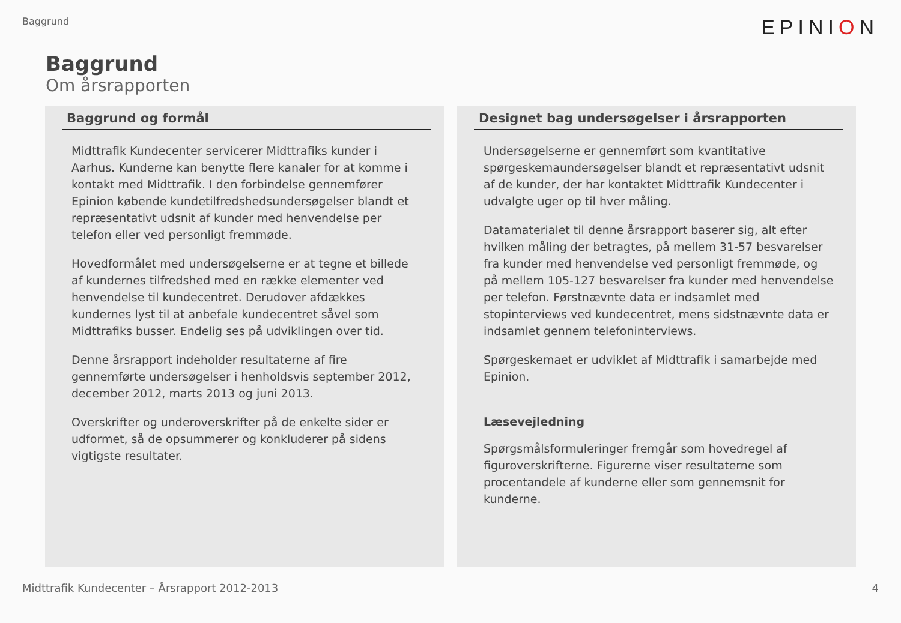Baggrund
EPINION
Baggrund
Om årsrapporten
Baggrund og formål
Midttrafik Kundecenter servicerer Midttrafiks kunder i Aarhus. Kunderne kan benytte flere kanaler for at komme i kontakt med Midttrafik. I den forbindelse gennemfører Epinion købende kundetilfredshedsundersøgelser blandt et repræsentativt udsnit af kunder med henvendelse per telefon eller ved personligt fremmøde.
Hovedformålet med undersøgelserne er at tegne et billede af kundernes tilfredshed med en række elementer ved henvendelse til kundecentret. Derudover afdækkes kundernes lyst til at anbefale kundecentret såvel som Midttrafiks busser. Endelig ses på udviklingen over tid.
Denne årsrapport indeholder resultaterne af fire gennemførte undersøgelser i henholdsvis september 2012, december 2012, marts 2013 og juni 2013.
Overskrifter og underoverskrifter på de enkelte sider er udformet, så de opsummerer og konkluderer på sidens vigtigste resultater.
Designet bag undersøgelser i årsrapporten
Undersøgelserne er gennemført som kvantitative spørgeskemaundersøgelser blandt et repræsentativt udsnit af de kunder, der har kontaktet Midttrafik Kundecenter i udvalgte uger op til hver måling.
Datamaterialet til denne årsrapport baserer sig, alt efter hvilken måling der betragtes, på mellem 31-57 besvarelser fra kunder med henvendelse ved personligt fremmøde, og på mellem 105-127 besvarelser fra kunder med henvendelse per telefon. Førstnævnte data er indsamlet med stopinterviews ved kundecentret, mens sidstnævnte data er indsamlet gennem telefoninterviews.
Spørgeskemaet er udviklet af Midttrafik i samarbejde med Epinion.
Læsevejledning
Spørgsmålsformuleringer fremgår som hovedregel af figuroverskrifterne. Figurerne viser resultaterne som procentandele af kunderne eller som gennemsnit for kunderne.
Midttrafik Kundecenter – Årsrapport 2012-2013 4